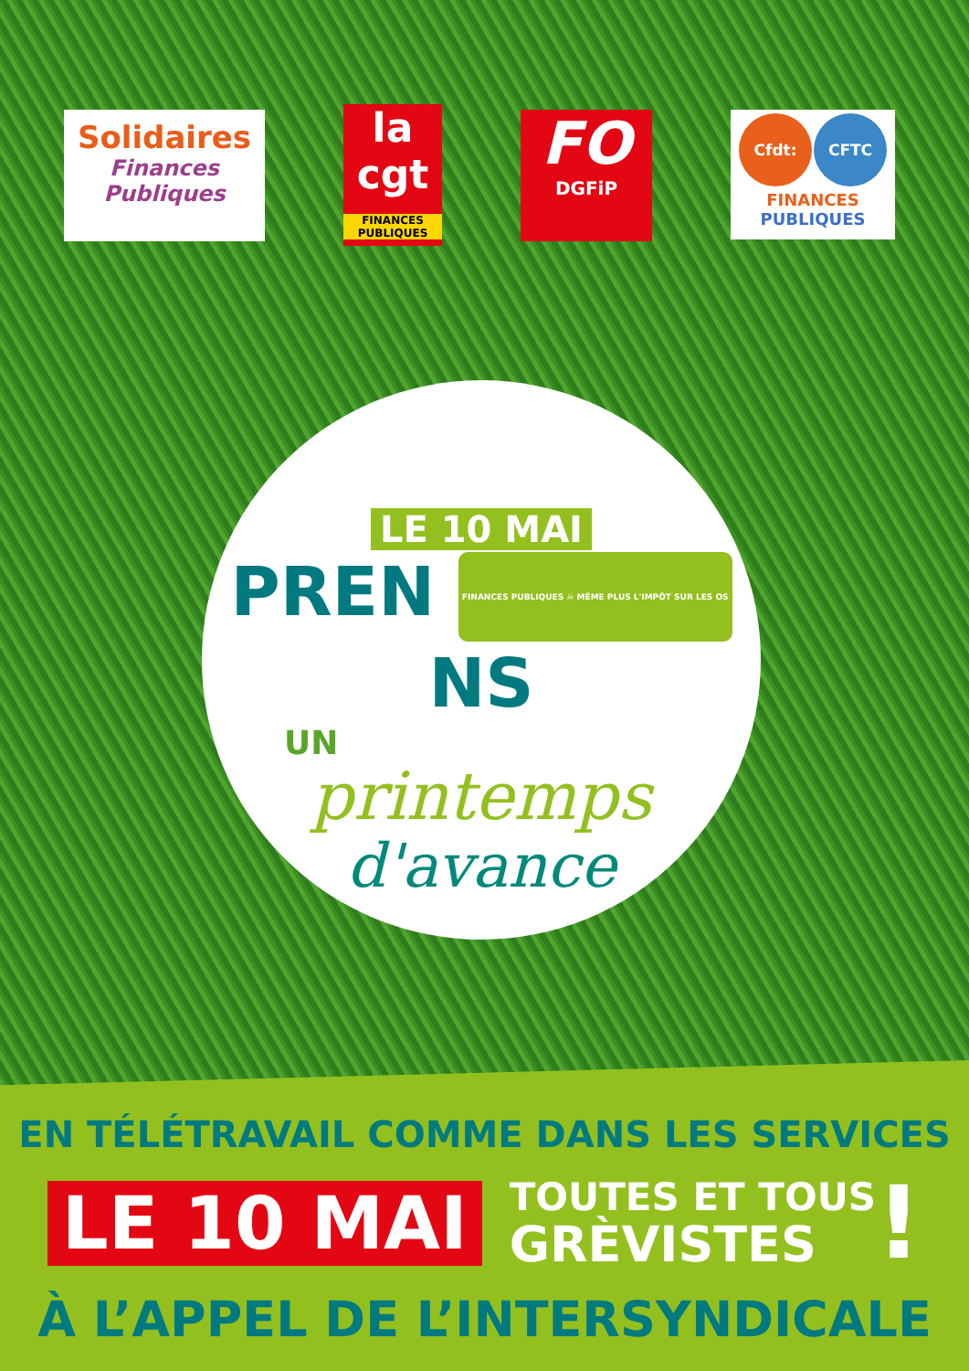Solidaires
Finances Publiques
la cgt
FINANCES PUBLIQUES
FO
DGFiP
Cfdt: CFTC
FINANCES
PUBLIQUES
LE 10 MAI
PREN FINANCES PUBLIQUES ☠ MÊME PLUS L'IMPÔT SUR LES OS NS
UN
printemps
d'avance
EN TÉLÉTRAVAIL COMME DANS LES SERVICES
LE 10 MAI
TOUTES ET TOUS
GRÈVISTES
!
À L’APPEL DE L’INTERSYNDICALE